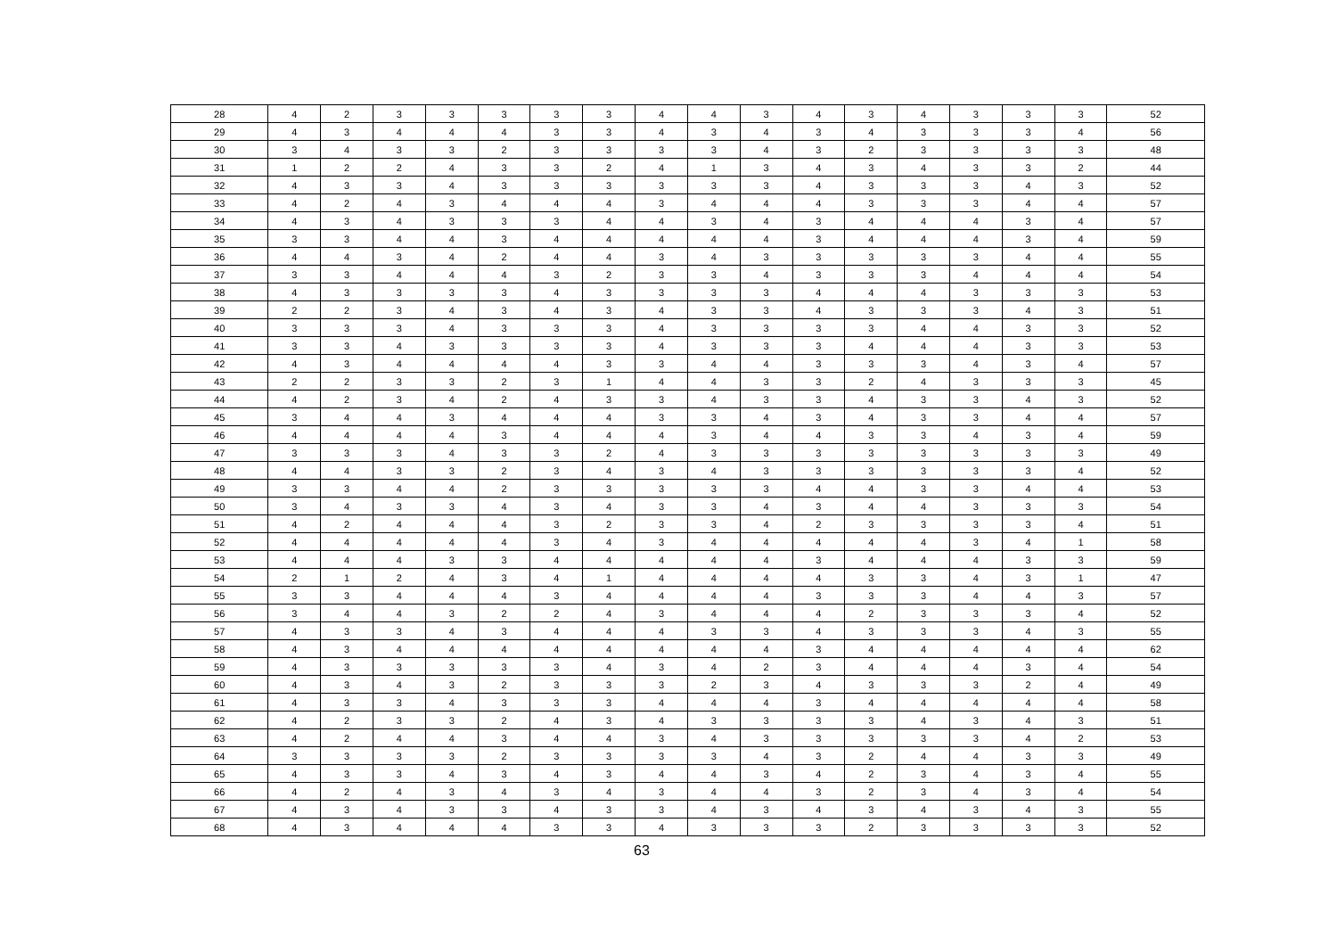| 28 | 4 | 2 | 3 | 3 | 3 | 3 | 3 | 4 | 4 | 3 | 4 | 3 | 4 | 3 | 3 | 3 | 52 |
| 29 | 4 | 3 | 4 | 4 | 4 | 3 | 3 | 4 | 3 | 4 | 3 | 4 | 3 | 3 | 3 | 4 | 56 |
| 30 | 3 | 4 | 3 | 3 | 2 | 3 | 3 | 3 | 3 | 4 | 3 | 2 | 3 | 3 | 3 | 3 | 48 |
| 31 | 1 | 2 | 2 | 4 | 3 | 3 | 2 | 4 | 1 | 3 | 4 | 3 | 4 | 3 | 3 | 2 | 44 |
| 32 | 4 | 3 | 3 | 4 | 3 | 3 | 3 | 3 | 3 | 3 | 4 | 3 | 3 | 3 | 4 | 3 | 52 |
| 33 | 4 | 2 | 4 | 3 | 4 | 4 | 4 | 3 | 4 | 4 | 4 | 3 | 3 | 3 | 4 | 4 | 57 |
| 34 | 4 | 3 | 4 | 3 | 3 | 3 | 4 | 4 | 3 | 4 | 3 | 4 | 4 | 4 | 3 | 4 | 57 |
| 35 | 3 | 3 | 4 | 4 | 3 | 4 | 4 | 4 | 4 | 4 | 3 | 4 | 4 | 4 | 3 | 4 | 59 |
| 36 | 4 | 4 | 3 | 4 | 2 | 4 | 4 | 3 | 4 | 3 | 3 | 3 | 3 | 3 | 4 | 4 | 55 |
| 37 | 3 | 3 | 4 | 4 | 4 | 3 | 2 | 3 | 3 | 4 | 3 | 3 | 3 | 4 | 4 | 4 | 54 |
| 38 | 4 | 3 | 3 | 3 | 3 | 4 | 3 | 3 | 3 | 3 | 4 | 4 | 4 | 3 | 3 | 3 | 53 |
| 39 | 2 | 2 | 3 | 4 | 3 | 4 | 3 | 4 | 3 | 3 | 4 | 3 | 3 | 3 | 4 | 3 | 51 |
| 40 | 3 | 3 | 3 | 4 | 3 | 3 | 3 | 4 | 3 | 3 | 3 | 3 | 4 | 4 | 3 | 3 | 52 |
| 41 | 3 | 3 | 4 | 3 | 3 | 3 | 3 | 4 | 3 | 3 | 3 | 4 | 4 | 4 | 3 | 3 | 53 |
| 42 | 4 | 3 | 4 | 4 | 4 | 4 | 3 | 3 | 4 | 4 | 3 | 3 | 3 | 4 | 3 | 4 | 57 |
| 43 | 2 | 2 | 3 | 3 | 2 | 3 | 1 | 4 | 4 | 3 | 3 | 2 | 4 | 3 | 3 | 3 | 45 |
| 44 | 4 | 2 | 3 | 4 | 2 | 4 | 3 | 3 | 4 | 3 | 3 | 4 | 3 | 3 | 4 | 3 | 52 |
| 45 | 3 | 4 | 4 | 3 | 4 | 4 | 4 | 3 | 3 | 4 | 3 | 4 | 3 | 3 | 4 | 4 | 57 |
| 46 | 4 | 4 | 4 | 4 | 3 | 4 | 4 | 4 | 3 | 4 | 4 | 3 | 3 | 4 | 3 | 4 | 59 |
| 47 | 3 | 3 | 3 | 4 | 3 | 3 | 2 | 4 | 3 | 3 | 3 | 3 | 3 | 3 | 3 | 3 | 49 |
| 48 | 4 | 4 | 3 | 3 | 2 | 3 | 4 | 3 | 4 | 3 | 3 | 3 | 3 | 3 | 3 | 4 | 52 |
| 49 | 3 | 3 | 4 | 4 | 2 | 3 | 3 | 3 | 3 | 3 | 4 | 4 | 3 | 3 | 4 | 4 | 53 |
| 50 | 3 | 4 | 3 | 3 | 4 | 3 | 4 | 3 | 3 | 4 | 3 | 4 | 4 | 3 | 3 | 3 | 54 |
| 51 | 4 | 2 | 4 | 4 | 4 | 3 | 2 | 3 | 3 | 4 | 2 | 3 | 3 | 3 | 3 | 4 | 51 |
| 52 | 4 | 4 | 4 | 4 | 4 | 3 | 4 | 3 | 4 | 4 | 4 | 4 | 4 | 3 | 4 | 1 | 58 |
| 53 | 4 | 4 | 4 | 3 | 3 | 4 | 4 | 4 | 4 | 4 | 3 | 4 | 4 | 4 | 3 | 3 | 59 |
| 54 | 2 | 1 | 2 | 4 | 3 | 4 | 1 | 4 | 4 | 4 | 4 | 3 | 3 | 4 | 3 | 1 | 47 |
| 55 | 3 | 3 | 4 | 4 | 4 | 3 | 4 | 4 | 4 | 4 | 3 | 3 | 3 | 4 | 4 | 3 | 57 |
| 56 | 3 | 4 | 4 | 3 | 2 | 2 | 4 | 3 | 4 | 4 | 4 | 2 | 3 | 3 | 3 | 4 | 52 |
| 57 | 4 | 3 | 3 | 4 | 3 | 4 | 4 | 4 | 3 | 3 | 4 | 3 | 3 | 3 | 4 | 3 | 55 |
| 58 | 4 | 3 | 4 | 4 | 4 | 4 | 4 | 4 | 4 | 4 | 3 | 4 | 4 | 4 | 4 | 4 | 62 |
| 59 | 4 | 3 | 3 | 3 | 3 | 3 | 4 | 3 | 4 | 2 | 3 | 4 | 4 | 4 | 3 | 4 | 54 |
| 60 | 4 | 3 | 4 | 3 | 2 | 3 | 3 | 3 | 2 | 3 | 4 | 3 | 3 | 3 | 2 | 4 | 49 |
| 61 | 4 | 3 | 3 | 4 | 3 | 3 | 3 | 4 | 4 | 4 | 3 | 4 | 4 | 4 | 4 | 4 | 58 |
| 62 | 4 | 2 | 3 | 3 | 2 | 4 | 3 | 4 | 3 | 3 | 3 | 3 | 4 | 3 | 4 | 3 | 51 |
| 63 | 4 | 2 | 4 | 4 | 3 | 4 | 4 | 3 | 4 | 3 | 3 | 3 | 3 | 3 | 4 | 2 | 53 |
| 64 | 3 | 3 | 3 | 3 | 2 | 3 | 3 | 3 | 3 | 4 | 3 | 2 | 4 | 4 | 3 | 3 | 49 |
| 65 | 4 | 3 | 3 | 4 | 3 | 4 | 3 | 4 | 4 | 3 | 4 | 2 | 3 | 4 | 3 | 4 | 55 |
| 66 | 4 | 2 | 4 | 3 | 4 | 3 | 4 | 3 | 4 | 4 | 3 | 2 | 3 | 4 | 3 | 4 | 54 |
| 67 | 4 | 3 | 4 | 3 | 3 | 4 | 3 | 3 | 4 | 3 | 4 | 3 | 4 | 3 | 4 | 3 | 55 |
| 68 | 4 | 3 | 4 | 4 | 4 | 3 | 3 | 4 | 3 | 3 | 3 | 2 | 3 | 3 | 3 | 3 | 52 |
63